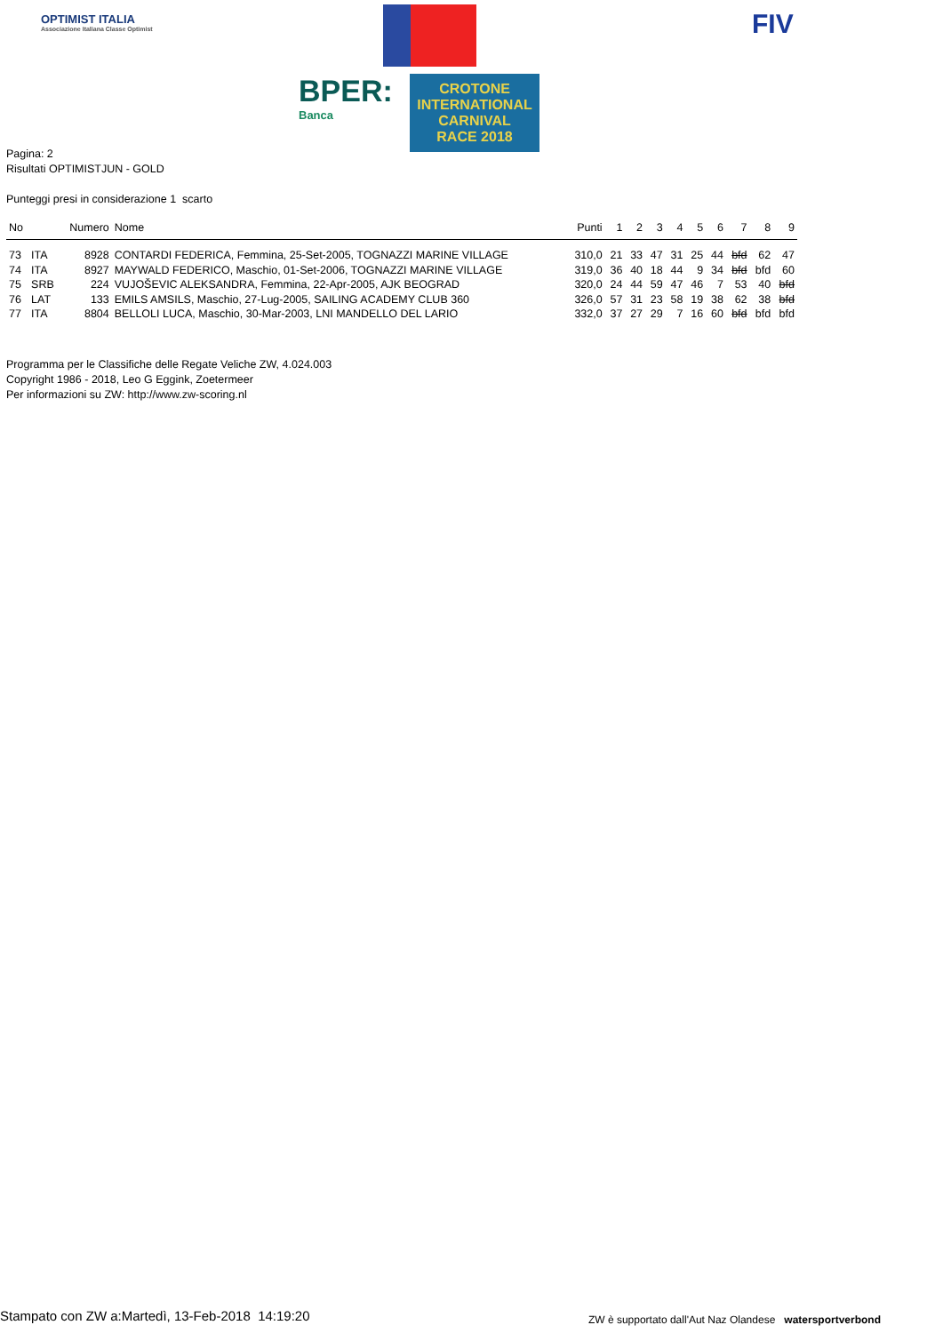OPTIMIST ITALIA
Associazione Italiana Classe Optimist
BPER:
Banca
CROTONE INTERNATIONAL CARNIVAL RACE 2018
FIV
Pagina: 2
Risultati OPTIMISTJUN - GOLD
Punteggi presi in considerazione 1 scarto
| No | | Numero | Nome | Punti | 1 | 2 | 3 | 4 | 5 | 6 | 7 | 8 | 9 |
| --- | --- | --- | --- | --- | --- | --- | --- | --- | --- | --- | --- | --- | --- |
| 73 | ITA | 8928 | CONTARDI FEDERICA, Femmina, 25-Set-2005, TOGNAZZI MARINE VILLAGE | 310,0 | 21 | 33 | 47 | 31 | 25 | 44 | bfd | 62 | 47 |
| 74 | ITA | 8927 | MAYWALD FEDERICO, Maschio, 01-Set-2006, TOGNAZZI MARINE VILLAGE | 319,0 | 36 | 40 | 18 | 44 | 9 | 34 | bfd | bfd | 60 |
| 75 | SRB | 224 | VUJOŠEVIC ALEKSANDRA, Femmina, 22-Apr-2005, AJK BEOGRAD | 320,0 | 24 | 44 | 59 | 47 | 46 | 7 | 53 | 40 | bfd |
| 76 | LAT | 133 | EMILS AMSILS, Maschio, 27-Lug-2005, SAILING ACADEMY CLUB 360 | 326,0 | 57 | 31 | 23 | 58 | 19 | 38 | 62 | 38 | bfd |
| 77 | ITA | 8804 | BELLOLI LUCA, Maschio, 30-Mar-2003, LNI MANDELLO DEL LARIO | 332,0 | 37 | 27 | 29 | 7 | 16 | 60 | bfd | bfd | bfd |
Programma per le Classifiche delle Regate Veliche ZW, 4.024.003
Copyright 1986 - 2018, Leo G Eggink, Zoetermeer
Per informazioni su ZW: http://www.zw-scoring.nl
Stampato con ZW a:Martedì, 13-Feb-2018 14:19:20
ZW è supportato dall'Aut Naz Olandese watersportverbond